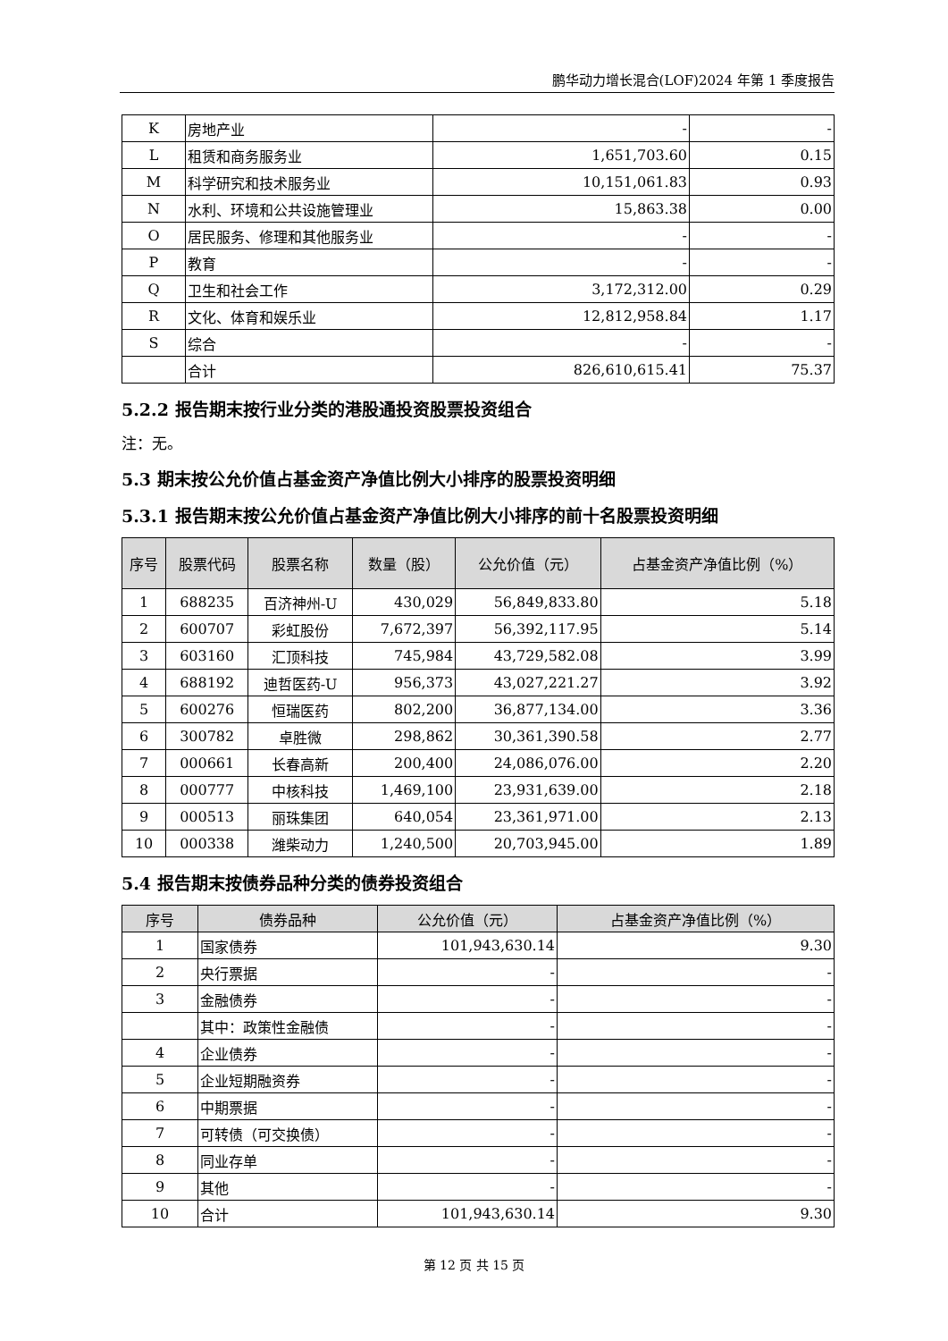鹏华动力增长混合(LOF)2024 年第 1 季度报告
| K | 房地产业 | - | - |
| L | 租赁和商务服务业 | 1,651,703.60 | 0.15 |
| M | 科学研究和技术服务业 | 10,151,061.83 | 0.93 |
| N | 水利、环境和公共设施管理业 | 15,863.38 | 0.00 |
| O | 居民服务、修理和其他服务业 | - | - |
| P | 教育 | - | - |
| Q | 卫生和社会工作 | 3,172,312.00 | 0.29 |
| R | 文化、体育和娱乐业 | 12,812,958.84 | 1.17 |
| S | 综合 | - | - |
| | 合计 | 826,610,615.41 | 75.37 |
5.2.2 报告期末按行业分类的港股通投资股票投资组合
注：无。
5.3 期末按公允价值占基金资产净值比例大小排序的股票投资明细
5.3.1 报告期末按公允价值占基金资产净值比例大小排序的前十名股票投资明细
| 序号 | 股票代码 | 股票名称 | 数量（股） | 公允价值（元） | 占基金资产净值比例（%） |
| --- | --- | --- | --- | --- | --- |
| 1 | 688235 | 百济神州-U | 430,029 | 56,849,833.80 | 5.18 |
| 2 | 600707 | 彩虹股份 | 7,672,397 | 56,392,117.95 | 5.14 |
| 3 | 603160 | 汇顶科技 | 745,984 | 43,729,582.08 | 3.99 |
| 4 | 688192 | 迪哲医药-U | 956,373 | 43,027,221.27 | 3.92 |
| 5 | 600276 | 恒瑞医药 | 802,200 | 36,877,134.00 | 3.36 |
| 6 | 300782 | 卓胜微 | 298,862 | 30,361,390.58 | 2.77 |
| 7 | 000661 | 长春高新 | 200,400 | 24,086,076.00 | 2.20 |
| 8 | 000777 | 中核科技 | 1,469,100 | 23,931,639.00 | 2.18 |
| 9 | 000513 | 丽珠集团 | 640,054 | 23,361,971.00 | 2.13 |
| 10 | 000338 | 潍柴动力 | 1,240,500 | 20,703,945.00 | 1.89 |
5.4 报告期末按债券品种分类的债券投资组合
| 序号 | 债券品种 | 公允价值（元） | 占基金资产净值比例（%） |
| --- | --- | --- | --- |
| 1 | 国家债券 | 101,943,630.14 | 9.30 |
| 2 | 央行票据 | - | - |
| 3 | 金融债券 | - | - |
| | 其中：政策性金融债 | - | - |
| 4 | 企业债券 | - | - |
| 5 | 企业短期融资券 | - | - |
| 6 | 中期票据 | - | - |
| 7 | 可转债（可交换债） | - | - |
| 8 | 同业存单 | - | - |
| 9 | 其他 | - | - |
| 10 | 合计 | 101,943,630.14 | 9.30 |
第 12 页 共 15 页